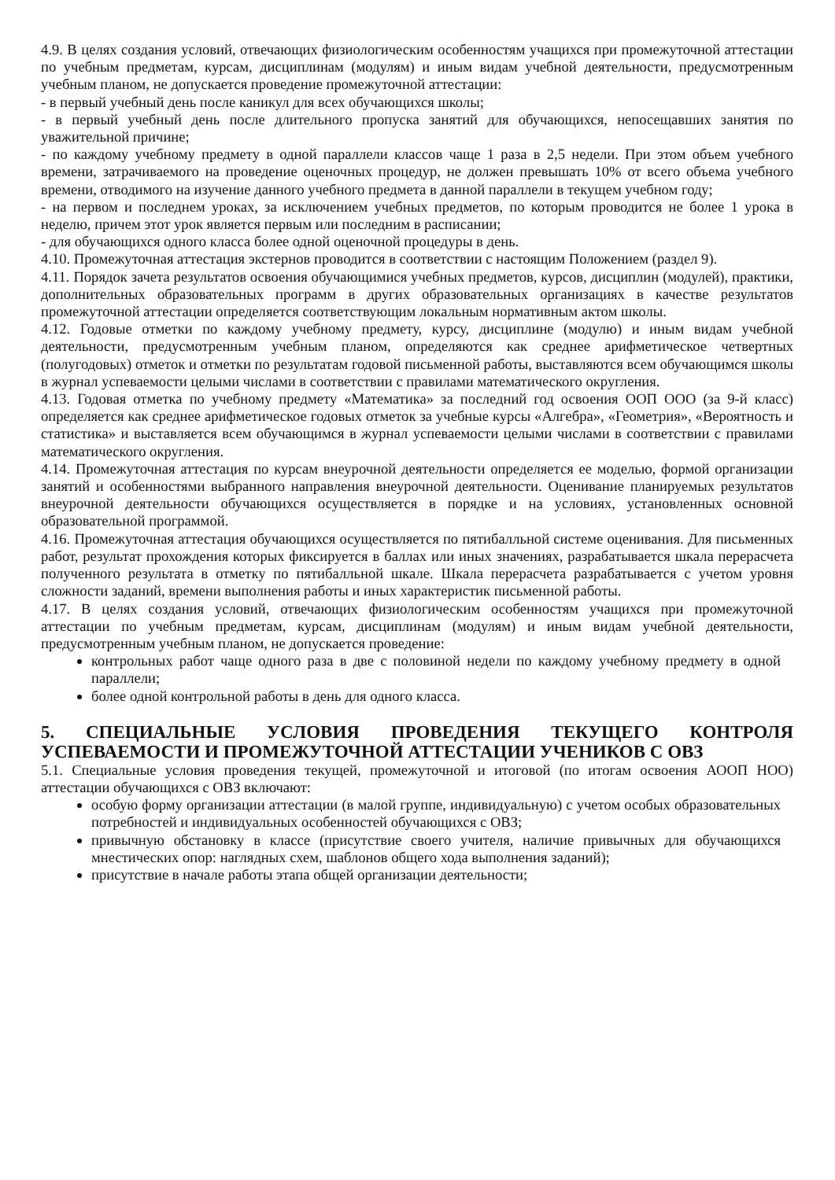4.9. В целях создания условий, отвечающих физиологическим особенностям учащихся при промежуточной аттестации по учебным предметам, курсам, дисциплинам (модулям) и иным видам учебной деятельности, предусмотренным учебным планом, не допускается проведение промежуточной аттестации:
- в первый учебный день после каникул для всех обучающихся школы;
- в первый учебный день после длительного пропуска занятий для обучающихся, непосещавших занятия по уважительной причине;
- по каждому учебному предмету в одной параллели классов чаще 1 раза в 2,5 недели. При этом объем учебного времени, затрачиваемого на проведение оценочных процедур, не должен превышать 10% от всего объема учебного времени, отводимого на изучение данного учебного предмета в данной параллели в текущем учебном году;
- на первом и последнем уроках, за исключением учебных предметов, по которым проводится не более 1 урока в неделю, причем этот урок является первым или последним в расписании;
- для обучающихся одного класса более одной оценочной процедуры в день.
4.10. Промежуточная аттестация экстернов проводится в соответствии с настоящим Положением (раздел 9).
4.11. Порядок зачета результатов освоения обучающимися учебных предметов, курсов, дисциплин (модулей), практики, дополнительных образовательных программ в других образовательных организациях в качестве результатов промежуточной аттестации определяется соответствующим локальным нормативным актом школы.
4.12. Годовые отметки по каждому учебному предмету, курсу, дисциплине (модулю) и иным видам учебной деятельности, предусмотренным учебным планом, определяются как среднее арифметическое четвертных (полугодовых) отметок и отметки по результатам годовой письменной работы, выставляются всем обучающимся школы в журнал успеваемости целыми числами в соответствии с правилами математического округления.
4.13. Годовая отметка по учебному предмету «Математика» за последний год освоения ООП ООО (за 9-й класс) определяется как среднее арифметическое годовых отметок за учебные курсы «Алгебра», «Геометрия», «Вероятность и статистика» и выставляется всем обучающимся в журнал успеваемости целыми числами в соответствии с правилами математического округления.
4.14. Промежуточная аттестация по курсам внеурочной деятельности определяется ее моделью, формой организации занятий и особенностями выбранного направления внеурочной деятельности. Оценивание планируемых результатов внеурочной деятельности обучающихся осуществляется в порядке и на условиях, установленных основной образовательной программой.
4.16. Промежуточная аттестация обучающихся осуществляется по пятибалльной системе оценивания. Для письменных работ, результат прохождения которых фиксируется в баллах или иных значениях, разрабатывается шкала перерасчета полученного результата в отметку по пятибалльной шкале. Шкала перерасчета разрабатывается с учетом уровня сложности заданий, времени выполнения работы и иных характеристик письменной работы.
4.17. В целях создания условий, отвечающих физиологическим особенностям учащихся при промежуточной аттестации по учебным предметам, курсам, дисциплинам (модулям) и иным видам учебной деятельности, предусмотренным учебным планом, не допускается проведение:
контрольных работ чаще одного раза в две с половиной недели по каждому учебному предмету в одной параллели;
более одной контрольной работы в день для одного класса.
5. СПЕЦИАЛЬНЫЕ УСЛОВИЯ ПРОВЕДЕНИЯ ТЕКУЩЕГО КОНТРОЛЯ УСПЕВАЕМОСТИ И ПРОМЕЖУТОЧНОЙ АТТЕСТАЦИИ УЧЕНИКОВ С ОВЗ
5.1. Специальные условия проведения текущей, промежуточной и итоговой (по итогам освоения АООП НОО) аттестации обучающихся с ОВЗ включают:
особую форму организации аттестации (в малой группе, индивидуальную) с учетом особых образовательных потребностей и индивидуальных особенностей обучающихся с ОВЗ;
привычную обстановку в классе (присутствие своего учителя, наличие привычных для обучающихся мнестических опор: наглядных схем, шаблонов общего хода выполнения заданий);
присутствие в начале работы этапа общей организации деятельности;